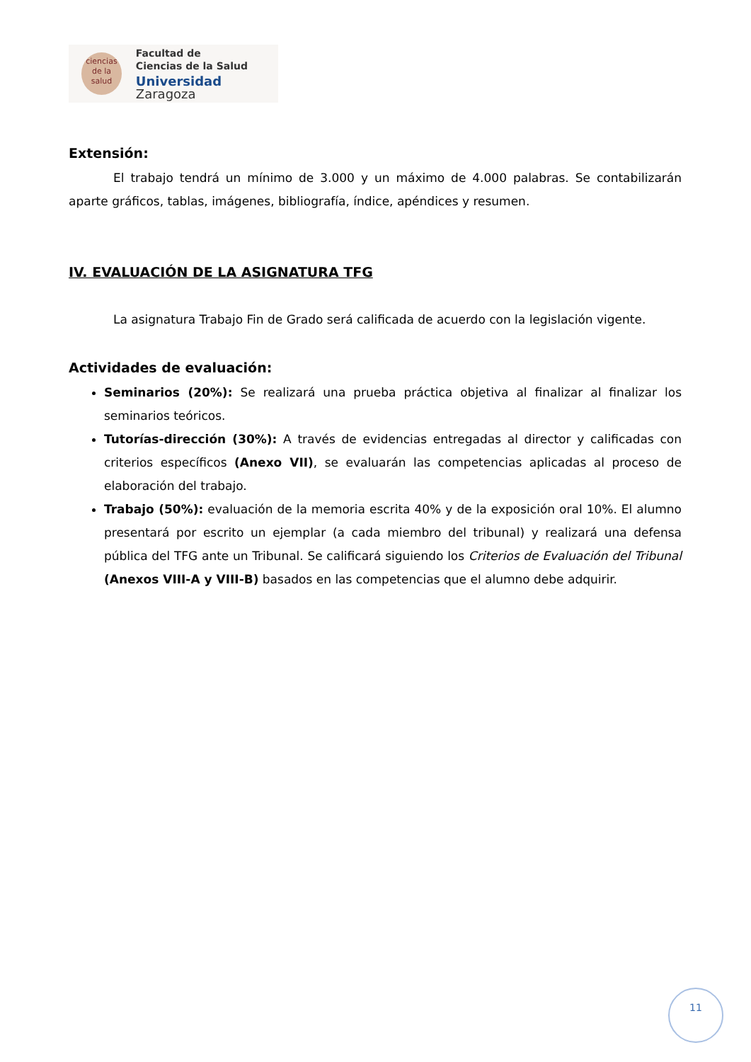ciencias
de la salud
Facultad de
Ciencias de la Salud
Universidad Zaragoza
Extensión:
El trabajo tendrá un mínimo de 3.000 y un máximo de 4.000 palabras. Se contabilizarán aparte gráficos, tablas, imágenes, bibliografía, índice, apéndices y resumen.
IV. EVALUACIÓN DE LA ASIGNATURA TFG
La asignatura Trabajo Fin de Grado será calificada de acuerdo con la legislación vigente.
Actividades de evaluación:
Seminarios (20%): Se realizará una prueba práctica objetiva al finalizar al finalizar los seminarios teóricos.
Tutorías-dirección (30%): A través de evidencias entregadas al director y calificadas con criterios específicos (Anexo VII), se evaluarán las competencias aplicadas al proceso de elaboración del trabajo.
Trabajo (50%): evaluación de la memoria escrita 40% y de la exposición oral 10%. El alumno presentará por escrito un ejemplar (a cada miembro del tribunal) y realizará una defensa pública del TFG ante un Tribunal. Se calificará siguiendo los Criterios de Evaluación del Tribunal (Anexos VIII-A y VIII-B) basados en las competencias que el alumno debe adquirir.
11